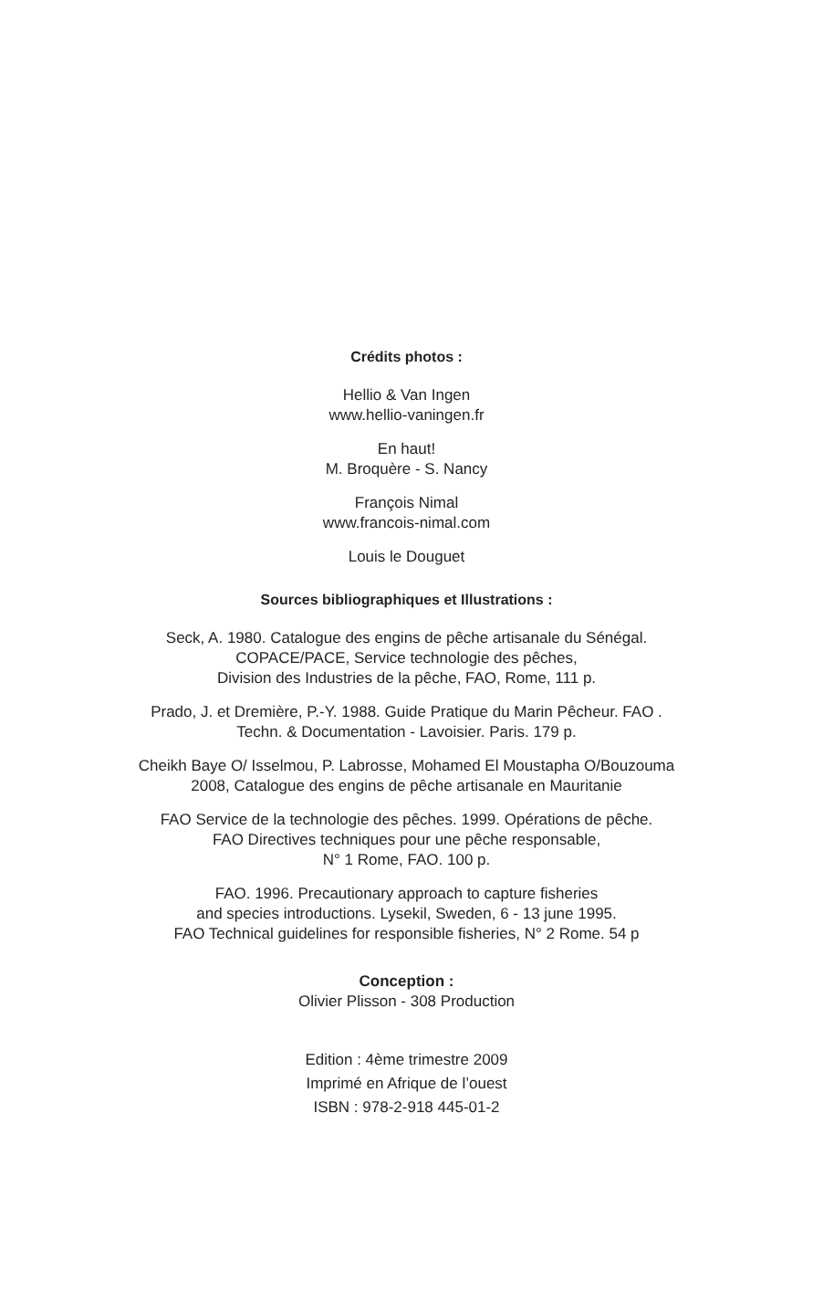Crédits photos :
Hellio & Van Ingen
www.hellio-vaningen.fr
En haut!
M. Broquère - S. Nancy
François Nimal
www.francois-nimal.com
Louis le Douguet
Sources bibliographiques et Illustrations :
Seck, A. 1980. Catalogue des engins de pêche artisanale du Sénégal.
COPACE/PACE, Service technologie des pêches,
Division des Industries de la pêche, FAO, Rome, 111 p.
Prado, J. et Dremière, P.-Y. 1988. Guide Pratique du Marin Pêcheur. FAO .
Techn. & Documentation - Lavoisier. Paris. 179 p.
Cheikh Baye O/ Isselmou, P. Labrosse, Mohamed El Moustapha O/Bouzouma
2008, Catalogue des engins de pêche artisanale en Mauritanie
FAO Service de la technologie des pêches. 1999. Opérations de pêche.
FAO Directives techniques pour une pêche responsable,
N° 1 Rome, FAO. 100 p.
FAO. 1996. Precautionary approach to capture fisheries
and species introductions. Lysekil, Sweden, 6 - 13 june 1995.
FAO Technical guidelines for responsible fisheries, N° 2 Rome. 54 p
Conception :
Olivier Plisson - 308 Production
Edition : 4ème trimestre 2009
Imprimé en Afrique de l’ouest
ISBN : 978-2-918 445-01-2